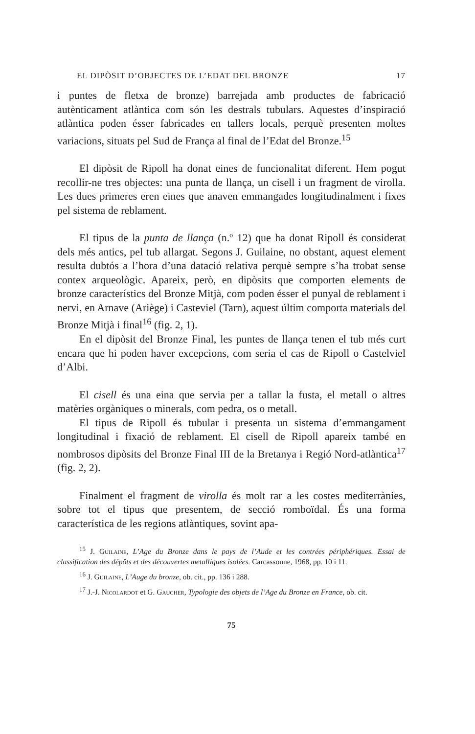EL DIPÒSIT D’OBJECTES DE L’EDAT DEL BRONZE 17
i puntes de fletxa de bronze) barrejada amb productes de fabricació autènticament atlàntica com són les destrals tubulars. Aquestes d’inspiració atlàntica poden ésser fabricades en tallers locals, perquè presenten moltes variacions, situats pel Sud de França al final de l’Edat del Bronze.<sup>15</sup>
El dipòsit de Ripoll ha donat eines de funcionalitat diferent. Hem pogut recollir-ne tres objectes: una punta de llança, un cisell i un fragment de virolla. Les dues primeres eren eines que anaven emmangades longitudinalment i fixes pel sistema de reblament.
El tipus de la punta de llança (n.º 12) que ha donat Ripoll és considerat dels més antics, pel tub allargat. Segons J. Guilaine, no obstant, aquest element resulta dubtós a l’hora d’una datació relativa perquè sempre s’ha trobat sense contex arqueològic. Apareix, però, en dipòsits que comporten elements de bronze característics del Bronze Mitjà, com poden ésser el punyal de reblament i nervi, en Arnave (Ariège) i Casteviel (Tarn), aquest últim comporta materials del Bronze Mitjà i final<sup>16</sup> (fig. 2, 1).
En el dipòsit del Bronze Final, les puntes de llança tenen el tub més curt encara que hi poden haver excepcions, com seria el cas de Ripoll o Castelviel d’Albi.
El cisell és una eina que servia per a tallar la fusta, el metall o altres matèries orgàniques o minerals, com pedra, os o metall.
El tipus de Ripoll és tubular i presenta un sistema d’emmangament longitudinal i fixació de reblament. El cisell de Ripoll apareix també en nombrosos dipòsits del Bronze Final III de la Bretanya i Regió Nord-atlàntica<sup>17</sup> (fig. 2, 2).
Finalment el fragment de virolla és molt rar a les costes mediterrànies, sobre tot el tipus que presentem, de secció romboïdal. És una forma característica de les regions atlàntiques, sovint apa-
<sup>15</sup> J. Guilaine, L’Age du Bronze dans le pays de l’Aude et les contrées périphériques. Essai de classification des dépôts et des découvertes metalliques isolées. Carcassonne, 1968, pp. 10 i 11.
<sup>16</sup> J. Guilaine, L’Auge du bronze, ob. cit., pp. 136 i 288.
<sup>17</sup> J.-J. Nicolardot et G. Gaucher, Typologie des objets de l’Age du Bronze en France, ob. cit.
75